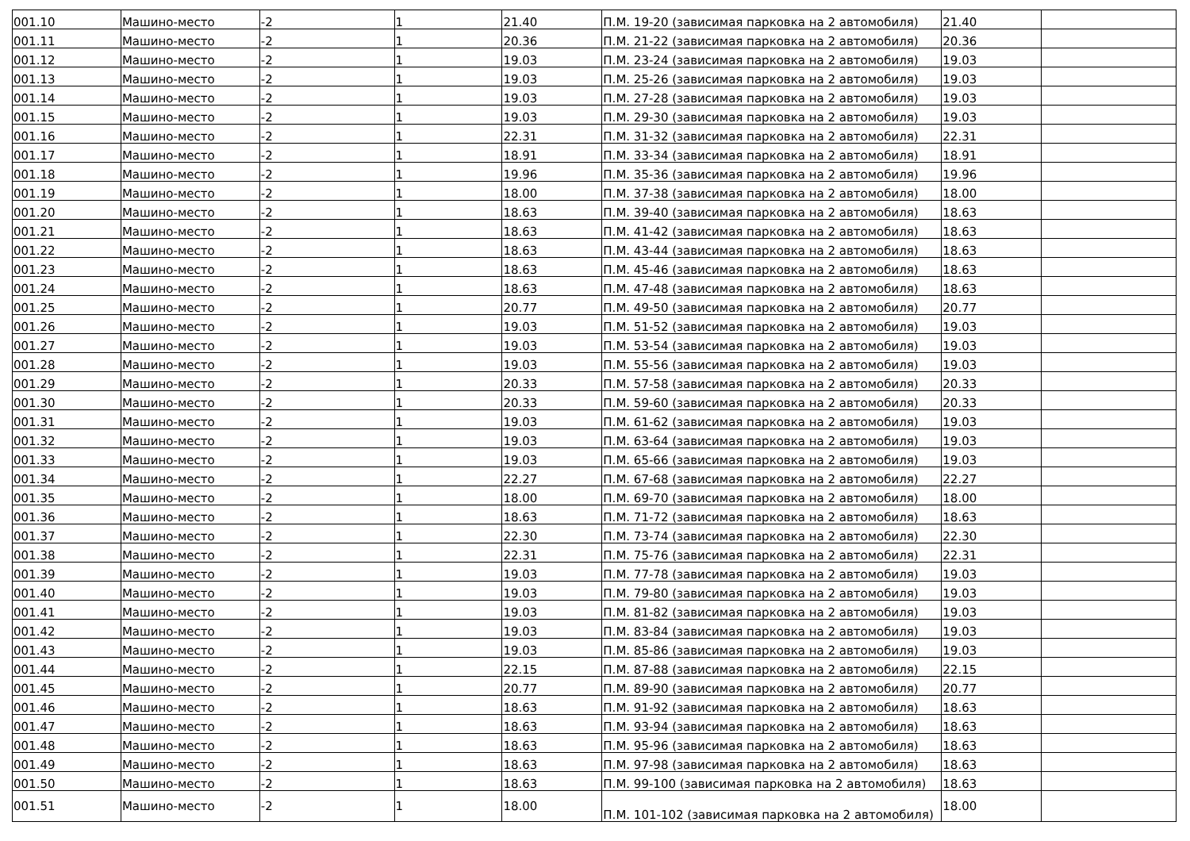| 001.10 | Машино-место | -2 | 1 | 21.40 | П.М. 19-20 (зависимая парковка на 2 автомобиля) | 21.40 | |
| 001.11 | Машино-место | -2 | 1 | 20.36 | П.М. 21-22 (зависимая парковка на 2 автомобиля) | 20.36 | |
| 001.12 | Машино-место | -2 | 1 | 19.03 | П.М. 23-24 (зависимая парковка на 2 автомобиля) | 19.03 | |
| 001.13 | Машино-место | -2 | 1 | 19.03 | П.М. 25-26 (зависимая парковка на 2 автомобиля) | 19.03 | |
| 001.14 | Машино-место | -2 | 1 | 19.03 | П.М. 27-28 (зависимая парковка на 2 автомобиля) | 19.03 | |
| 001.15 | Машино-место | -2 | 1 | 19.03 | П.М. 29-30 (зависимая парковка на 2 автомобиля) | 19.03 | |
| 001.16 | Машино-место | -2 | 1 | 22.31 | П.М. 31-32 (зависимая парковка на 2 автомобиля) | 22.31 | |
| 001.17 | Машино-место | -2 | 1 | 18.91 | П.М. 33-34 (зависимая парковка на 2 автомобиля) | 18.91 | |
| 001.18 | Машино-место | -2 | 1 | 19.96 | П.М. 35-36 (зависимая парковка на 2 автомобиля) | 19.96 | |
| 001.19 | Машино-место | -2 | 1 | 18.00 | П.М. 37-38 (зависимая парковка на 2 автомобиля) | 18.00 | |
| 001.20 | Машино-место | -2 | 1 | 18.63 | П.М. 39-40 (зависимая парковка на 2 автомобиля) | 18.63 | |
| 001.21 | Машино-место | -2 | 1 | 18.63 | П.М. 41-42 (зависимая парковка на 2 автомобиля) | 18.63 | |
| 001.22 | Машино-место | -2 | 1 | 18.63 | П.М. 43-44 (зависимая парковка на 2 автомобиля) | 18.63 | |
| 001.23 | Машино-место | -2 | 1 | 18.63 | П.М. 45-46 (зависимая парковка на 2 автомобиля) | 18.63 | |
| 001.24 | Машино-место | -2 | 1 | 18.63 | П.М. 47-48 (зависимая парковка на 2 автомобиля) | 18.63 | |
| 001.25 | Машино-место | -2 | 1 | 20.77 | П.М. 49-50 (зависимая парковка на 2 автомобиля) | 20.77 | |
| 001.26 | Машино-место | -2 | 1 | 19.03 | П.М. 51-52 (зависимая парковка на 2 автомобиля) | 19.03 | |
| 001.27 | Машино-место | -2 | 1 | 19.03 | П.М. 53-54 (зависимая парковка на 2 автомобиля) | 19.03 | |
| 001.28 | Машино-место | -2 | 1 | 19.03 | П.М. 55-56 (зависимая парковка на 2 автомобиля) | 19.03 | |
| 001.29 | Машино-место | -2 | 1 | 20.33 | П.М. 57-58 (зависимая парковка на 2 автомобиля) | 20.33 | |
| 001.30 | Машино-место | -2 | 1 | 20.33 | П.М. 59-60 (зависимая парковка на 2 автомобиля) | 20.33 | |
| 001.31 | Машино-место | -2 | 1 | 19.03 | П.М. 61-62 (зависимая парковка на 2 автомобиля) | 19.03 | |
| 001.32 | Машино-место | -2 | 1 | 19.03 | П.М. 63-64 (зависимая парковка на 2 автомобиля) | 19.03 | |
| 001.33 | Машино-место | -2 | 1 | 19.03 | П.М. 65-66 (зависимая парковка на 2 автомобиля) | 19.03 | |
| 001.34 | Машино-место | -2 | 1 | 22.27 | П.М. 67-68 (зависимая парковка на 2 автомобиля) | 22.27 | |
| 001.35 | Машино-место | -2 | 1 | 18.00 | П.М. 69-70 (зависимая парковка на 2 автомобиля) | 18.00 | |
| 001.36 | Машино-место | -2 | 1 | 18.63 | П.М. 71-72 (зависимая парковка на 2 автомобиля) | 18.63 | |
| 001.37 | Машино-место | -2 | 1 | 22.30 | П.М. 73-74 (зависимая парковка на 2 автомобиля) | 22.30 | |
| 001.38 | Машино-место | -2 | 1 | 22.31 | П.М. 75-76 (зависимая парковка на 2 автомобиля) | 22.31 | |
| 001.39 | Машино-место | -2 | 1 | 19.03 | П.М. 77-78 (зависимая парковка на 2 автомобиля) | 19.03 | |
| 001.40 | Машино-место | -2 | 1 | 19.03 | П.М. 79-80 (зависимая парковка на 2 автомобиля) | 19.03 | |
| 001.41 | Машино-место | -2 | 1 | 19.03 | П.М. 81-82 (зависимая парковка на 2 автомобиля) | 19.03 | |
| 001.42 | Машино-место | -2 | 1 | 19.03 | П.М. 83-84 (зависимая парковка на 2 автомобиля) | 19.03 | |
| 001.43 | Машино-место | -2 | 1 | 19.03 | П.М. 85-86 (зависимая парковка на 2 автомобиля) | 19.03 | |
| 001.44 | Машино-место | -2 | 1 | 22.15 | П.М. 87-88 (зависимая парковка на 2 автомобиля) | 22.15 | |
| 001.45 | Машино-место | -2 | 1 | 20.77 | П.М. 89-90 (зависимая парковка на 2 автомобиля) | 20.77 | |
| 001.46 | Машино-место | -2 | 1 | 18.63 | П.М. 91-92 (зависимая парковка на 2 автомобиля) | 18.63 | |
| 001.47 | Машино-место | -2 | 1 | 18.63 | П.М. 93-94 (зависимая парковка на 2 автомобиля) | 18.63 | |
| 001.48 | Машино-место | -2 | 1 | 18.63 | П.М. 95-96 (зависимая парковка на 2 автомобиля) | 18.63 | |
| 001.49 | Машино-место | -2 | 1 | 18.63 | П.М. 97-98 (зависимая парковка на 2 автомобиля) | 18.63 | |
| 001.50 | Машино-место | -2 | 1 | 18.63 | П.М. 99-100 (зависимая парковка на 2 автомобиля) | 18.63 | |
| 001.51 | Машино-место | -2 | 1 | 18.00 | П.М. 101-102 (зависимая парковка на 2 автомобиля) | 18.00 | |